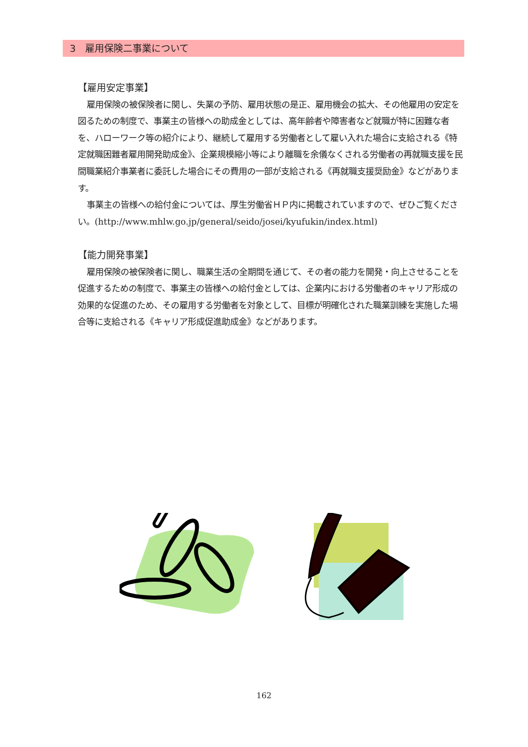3　雇用保険二事業について
【雇用安定事業】
雇用保険の被保険者に関し、失業の予防、雇用状態の是正、雇用機会の拡大、その他雇用の安定を図るための制度で、事業主の皆様への助成金としては、高年齢者や障害者など就職が特に困難な者を、ハローワーク等の紹介により、継続して雇用する労働者として雇い入れた場合に支給される《特定就職困難者雇用開発助成金》、企業規模縮小等により離職を余儀なくされる労働者の再就職支援を民間職業紹介事業者に委託した場合にその費用の一部が支給される《再就職支援奨励金》などがあります。
事業主の皆様への給付金については、厚生労働省ＨＰ内に掲載されていますので、ぜひご覧ください。(http://www.mhlw.go.jp/general/seido/josei/kyufukin/index.html)
【能力開発事業】
雇用保険の被保険者に関し、職業生活の全期間を通じて、その者の能力を開発・向上させることを促進するための制度で、事業主の皆様への給付金としては、企業内における労働者のキャリア形成の効果的な促進のため、その雇用する労働者を対象として、目標が明確化された職業訓練を実施した場合等に支給される《キャリア形成促進助成金》などがあります。
162